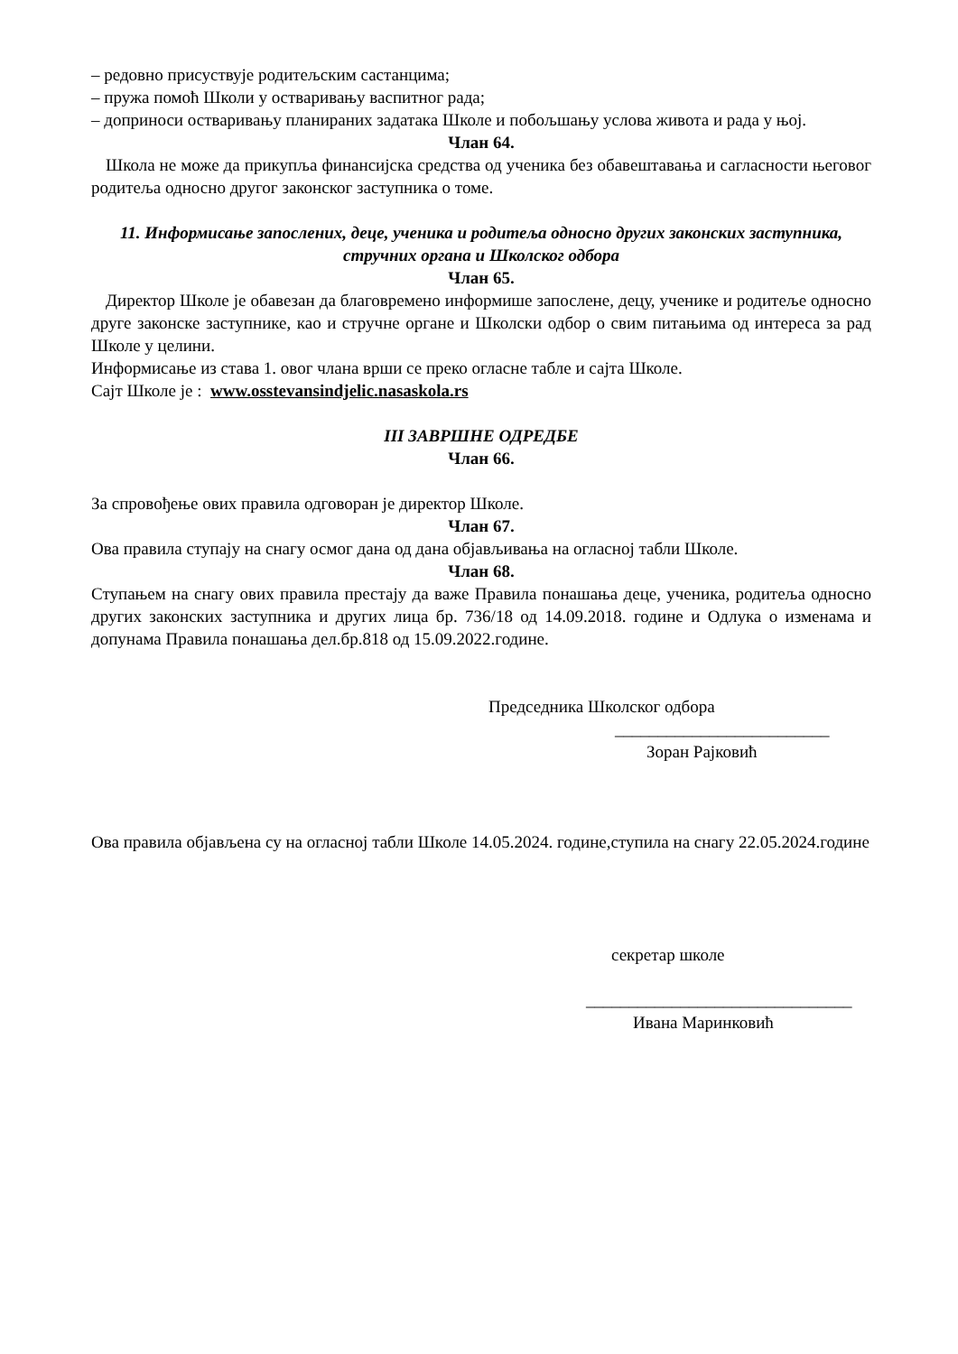– редовно присуствује родитељским састанцима;
– пружа помоћ Школи у остваривању васпитног рада;
– доприноси остваривању планираних задатака Школе и побољшању услова живота и рада у њој.
Члан 64.
Школа не може да прикупља финансијска средства од ученика без обавештавања и сагласности његовог родитеља односно другог законског заступника о томе.
11. Информисање запослених, деце, ученика и родитеља односно других законских заступника, стручних органа и Школског одбора
Члан 65.
Директор Школе је обавезан да благовремено информише запослене, децу, ученике и родитеље односно друге законске заступнике, као и стручне органе и Школски одбор о свим питањима од интереса за рад Школе у целини.
Информисање из става 1. овог члана врши се преко огласне табле и сајта Школе.
Сајт Школе је : www.osstevansindjelic.nasaskola.rs
III ЗАВРШНЕ ОДРЕДБЕ
Члан 66.
За спровођење ових правила одговоран је директор Школе.
Члан 67.
Ова правила ступају на снагу осмог дана од дана објављивања на огласној табли Школе.
Члан 68.
Ступањем на снагу ових правила престају да важе Правила понашања деце, ученика, родитеља односно других законских заступника и других лица бр. 736/18 од 14.09.2018. године и Одлука о изменама и допунама Правила понашања дел.бр.818 од 15.09.2022.године.
Председника Школског одбора
_________________________
Зоран Рајковић
Ова правила објављена су на огласној табли Школе 14.05.2024. године,ступила на снагу 22.05.2024.године
секретар школе
_______________________________
Ивана Маринковић